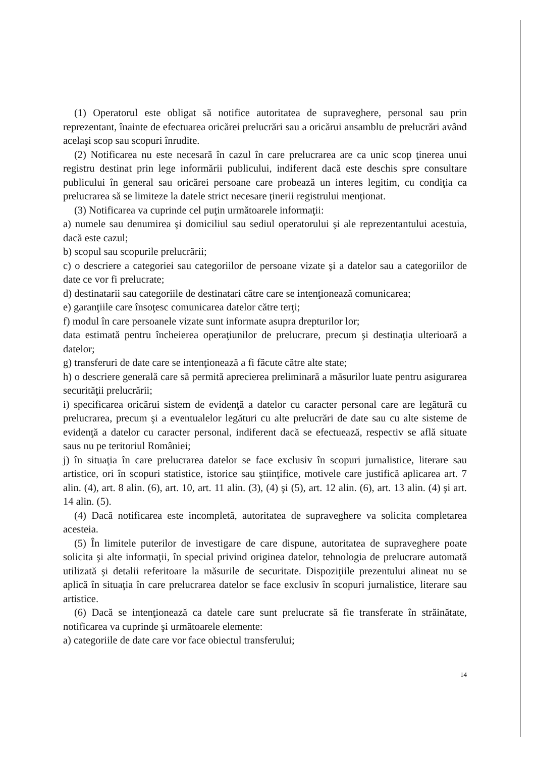(1) Operatorul este obligat să notifice autoritatea de supraveghere, personal sau prin reprezentant, înainte de efectuarea oricărei prelucrări sau a oricărui ansamblu de prelucrări având acelaşi scop sau scopuri înrudite.
(2) Notificarea nu este necesară în cazul în care prelucrarea are ca unic scop ţinerea unui registru destinat prin lege informării publicului, indiferent dacă este deschis spre consultare publicului în general sau oricărei persoane care probează un interes legitim, cu condiţia ca prelucrarea să se limiteze la datele strict necesare ţinerii registrului menţionat.
(3) Notificarea va cuprinde cel puţin următoarele informaţii:
a) numele sau denumirea şi domiciliul sau sediul operatorului şi ale reprezentantului acestuia, dacă este cazul;
b) scopul sau scopurile prelucrării;
c) o descriere a categoriei sau categoriilor de persoane vizate şi a datelor sau a categoriilor de date ce vor fi prelucrate;
d) destinatarii sau categoriile de destinatari către care se intenţionează comunicarea;
e) garanţiile care însoţesc comunicarea datelor către terţi;
f) modul în care persoanele vizate sunt informate asupra drepturilor lor;
data estimată pentru încheierea operaţiunilor de prelucrare, precum şi destinaţia ulterioară a datelor;
g) transferuri de date care se intenţionează a fi făcute către alte state;
h) o descriere generală care să permită aprecierea preliminară a măsurilor luate pentru asigurarea securităţii prelucrării;
i) specificarea oricărui sistem de evidenţă a datelor cu caracter personal care are legătură cu prelucrarea, precum şi a eventualelor legături cu alte prelucrări de date sau cu alte sisteme de evidenţă a datelor cu caracter personal, indiferent dacă se efectuează, respectiv se află situate saus nu pe teritoriul României;
j) în situaţia în care prelucrarea datelor se face exclusiv în scopuri jurnalistice, literare sau artistice, ori în scopuri statistice, istorice sau ştiinţifice, motivele care justifică aplicarea art. 7 alin. (4), art. 8 alin. (6), art. 10, art. 11 alin. (3), (4) şi (5), art. 12 alin. (6), art. 13 alin. (4) şi art. 14 alin. (5).
(4) Dacă notificarea este incompletă, autoritatea de supraveghere va solicita completarea acesteia.
(5) În limitele puterilor de investigare de care dispune, autoritatea de supraveghere poate solicita şi alte informaţii, în special privind originea datelor, tehnologia de prelucrare automată utilizată şi detalii referitoare la măsurile de securitate. Dispoziţiile prezentului alineat nu se aplică în situaţia în care prelucrarea datelor se face exclusiv în scopuri jurnalistice, literare sau artistice.
(6) Dacă se intenţionează ca datele care sunt prelucrate să fie transferate în străinătate, notificarea va cuprinde şi următoarele elemente:
a) categoriile de date care vor face obiectul transferului;
14